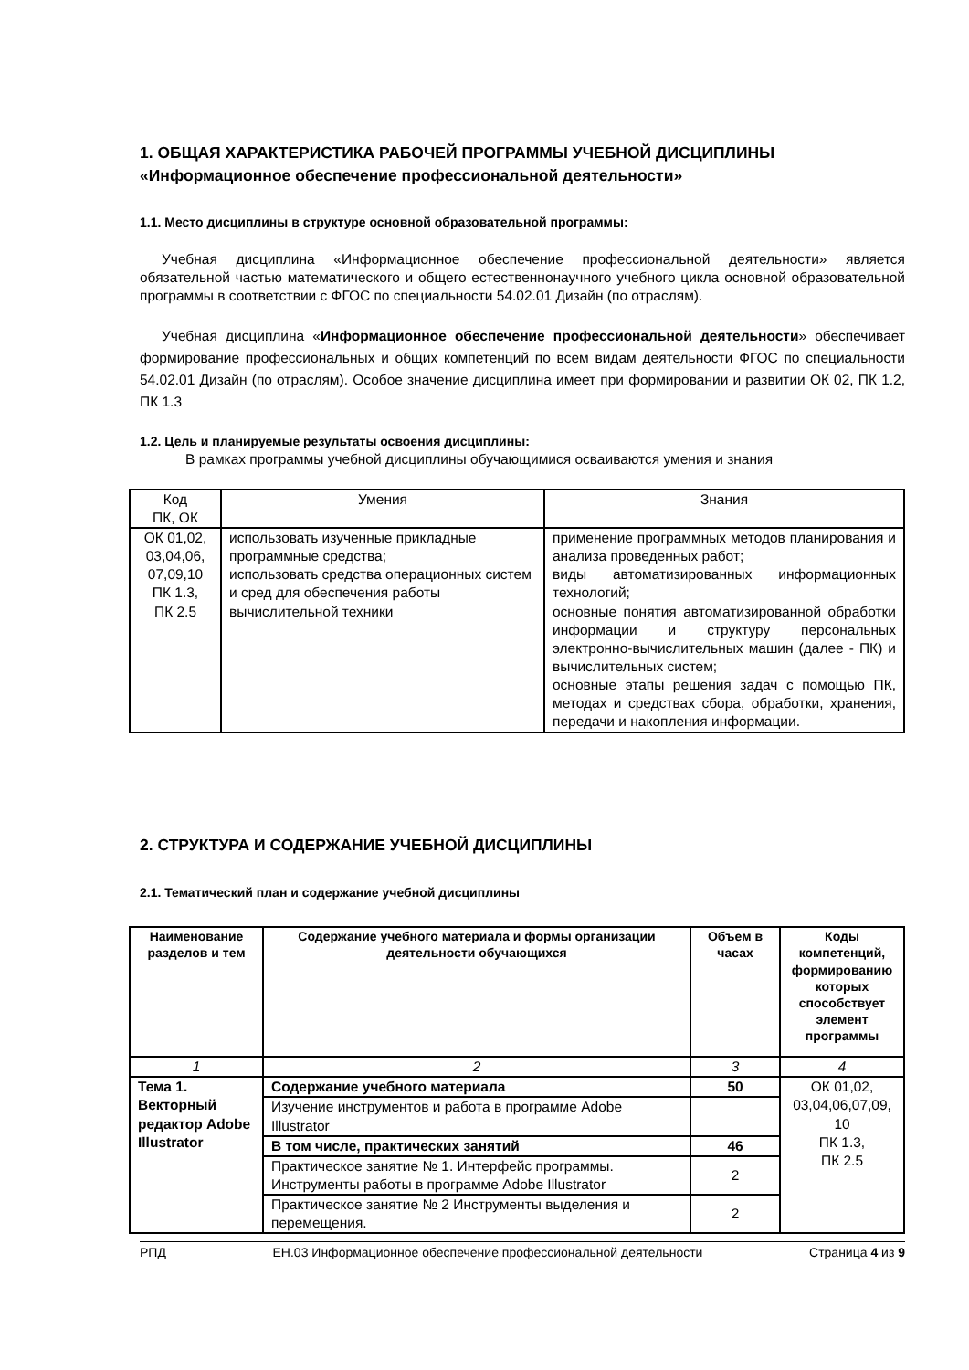1. ОБЩАЯ ХАРАКТЕРИСТИКА РАБОЧЕЙ ПРОГРАММЫ УЧЕБНОЙ ДИСЦИПЛИНЫ
«Информационное обеспечение профессиональной деятельности»
1.1. Место дисциплины в структуре основной образовательной программы:
Учебная дисциплина «Информационное обеспечение профессиональной деятельности» является обязательной частью математического и общего естественнонаучного учебного цикла основной образовательной программы в соответствии с ФГОС по специальности 54.02.01 Дизайн (по отраслям).
Учебная дисциплина «Информационное обеспечение профессиональной деятельности» обеспечивает формирование профессиональных и общих компетенций по всем видам деятельности ФГОС по специальности 54.02.01 Дизайн (по отраслям). Особое значение дисциплина имеет при формировании и развитии ОК 02, ПК 1.2, ПК 1.3
1.2. Цель и планируемые результаты освоения дисциплины:
В рамках программы учебной дисциплины обучающимися осваиваются умения и знания
| Код ПК, ОК | Умения | Знания |
| ОК 01,02, 03,04,06, 07,09,10 ПК 1.3, ПК 2.5 | использовать изученные прикладные программные средства; использовать средства операционных систем и сред для обеспечения работы вычислительной техники | применение программных методов планирования и анализа проведенных работ; виды автоматизированных информационных технологий; основные понятия автоматизированной обработки информации и структуру персональных электронно-вычислительных машин (далее - ПК) и вычислительных систем; основные этапы решения задач с помощью ПК, методах и средствах сбора, обработки, хранения, передачи и накопления информации. |
2. СТРУКТУРА И СОДЕРЖАНИЕ УЧЕБНОЙ ДИСЦИПЛИНЫ
2.1. Тематический план и содержание учебной дисциплины
| Наименование разделов и тем | Содержание учебного материала и формы организации деятельности обучающихся | Объем в часах | Коды компетенций, формированию которых способствует элемент программы |
| --- | --- | --- | --- |
| 1 | 2 | 3 | 4 |
| Тема 1. Векторный редактор Adobe Illustrator | Содержание учебного материала | 50 | ОК 01,02, 03,04,06,07,09, 10 ПК 1.3, ПК 2.5 |
| | Изучение инструментов и работа в программе Adobe Illustrator | | |
| | В том числе, практических занятий | 46 | |
| | Практическое занятие № 1. Интерфейс программы. Инструменты работы в программе Adobe Illustrator | 2 | |
| | Практическое занятие № 2 Инструменты выделения и перемещения. | 2 | |
РПД ЕН.03 Информационное обеспечение профессиональной деятельности Страница 4 из 9